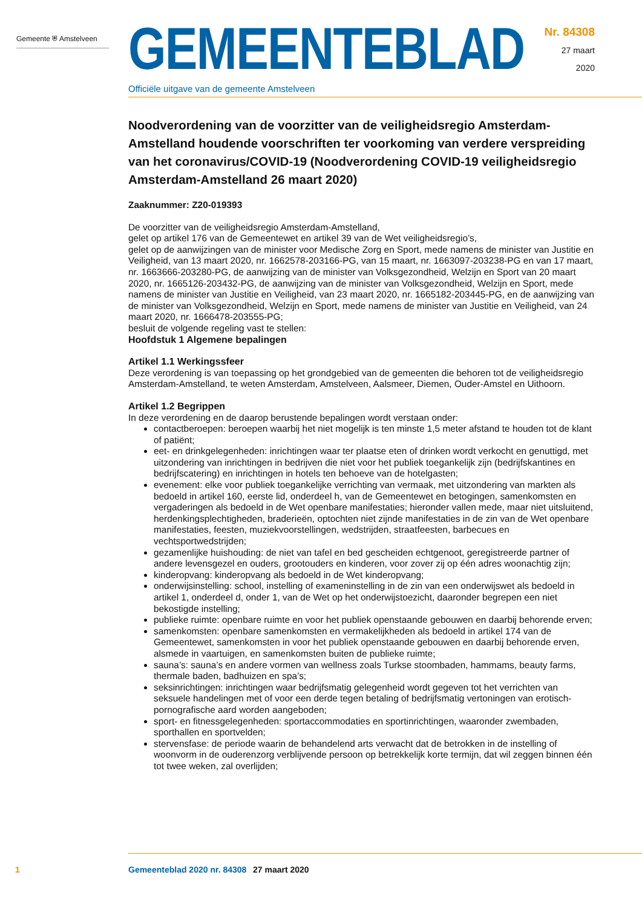Gemeente ⛨ Amstelveen
GEMEENTEBLAD
Officiële uitgave van de gemeente Amstelveen
Nr. 84308
27 maart
2020
Noodverordening van de voorzitter van de veiligheidsregio Amsterdam-Amstelland houdende voorschriften ter voorkoming van verdere verspreiding van het coronavirus/COVID-19 (Noodverordening COVID-19 veiligheidsregio Amsterdam-Amstelland 26 maart 2020)
Zaaknummer: Z20-019393
De voorzitter van de veiligheidsregio Amsterdam-Amstelland,
gelet op artikel 176 van de Gemeentewet en artikel 39 van de Wet veiligheidsregio’s,
gelet op de aanwijzingen van de minister voor Medische Zorg en Sport, mede namens de minister van Justitie en Veiligheid, van 13 maart 2020, nr. 1662578-203166-PG, van 15 maart, nr. 1663097-203238-PG en van 17 maart, nr. 1663666-203280-PG, de aanwijzing van de minister van Volksgezondheid, Welzijn en Sport van 20 maart 2020, nr. 1665126-203432-PG, de aanwijzing van de minister van Volksgezondheid, Welzijn en Sport, mede namens de minister van Justitie en Veiligheid, van 23 maart 2020, nr. 1665182-203445-PG, en de aanwijzing van de minister van Volksgezondheid, Welzijn en Sport, mede namens de minister van Justitie en Veiligheid, van 24 maart 2020, nr. 1666478-203555-PG;
besluit de volgende regeling vast te stellen:
Hoofdstuk 1 Algemene bepalingen
Artikel 1.1 Werkingssfeer
Deze verordening is van toepassing op het grondgebied van de gemeenten die behoren tot de veiligheidsregio Amsterdam-Amstelland, te weten Amsterdam, Amstelveen, Aalsmeer, Diemen, Ouder-Amstel en Uithoorn.
Artikel 1.2 Begrippen
In deze verordening en de daarop berustende bepalingen wordt verstaan onder:
contactberoepen: beroepen waarbij het niet mogelijk is ten minste 1,5 meter afstand te houden tot de klant of patiënt;
eet- en drinkgelegenheden: inrichtingen waar ter plaatse eten of drinken wordt verkocht en genuttigd, met uitzondering van inrichtingen in bedrijven die niet voor het publiek toegankelijk zijn (bedrijfskantines en bedrijfscatering) en inrichtingen in hotels ten behoeve van de hotelgasten;
evenement: elke voor publiek toegankelijke verrichting van vermaak, met uitzondering van markten als bedoeld in artikel 160, eerste lid, onderdeel h, van de Gemeentewet en betogingen, samenkomsten en vergaderingen als bedoeld in de Wet openbare manifestaties; hieronder vallen mede, maar niet uitsluitend, herdenkingsplechtigheden, braderieën, optochten niet zijnde manifestaties in de zin van de Wet openbare manifestaties, feesten, muziekvoorstellingen, wedstrijden, straatfeesten, barbecues en vechtsportwedstrijden;
gezamenlijke huishouding: de niet van tafel en bed gescheiden echtgenoot, geregistreerde partner of andere levensgezel en ouders, grootouders en kinderen, voor zover zij op één adres woonachtig zijn;
kinderopvang: kinderopvang als bedoeld in de Wet kinderopvang;
onderwijsinstelling: school, instelling of exameninstelling in de zin van een onderwijswet als bedoeld in artikel 1, onderdeel d, onder 1, van de Wet op het onderwijstoezicht, daaronder begrepen een niet bekostigde instelling;
publieke ruimte: openbare ruimte en voor het publiek openstaande gebouwen en daarbij behorende erven;
samenkomsten: openbare samenkomsten en vermakelijkheden als bedoeld in artikel 174 van de Gemeentewet, samenkomsten in voor het publiek openstaande gebouwen en daarbij behorende erven, alsmede in vaartuigen, en samenkomsten buiten de publieke ruimte;
sauna’s: sauna’s en andere vormen van wellness zoals Turkse stoombaden, hammams, beauty farms, thermale baden, badhuizen en spa’s;
seksinrichtingen: inrichtingen waar bedrijfsmatig gelegenheid wordt gegeven tot het verrichten van seksuele handelingen met of voor een derde tegen betaling of bedrijfsmatig vertoningen van erotisch-pornografische aard worden aangeboden;
sport- en fitnessgelegenheden: sportaccommodaties en sportinrichtingen, waaronder zwembaden, sporthallen en sportvelden;
stervensfase: de periode waarin de behandelend arts verwacht dat de betrokken in de instelling of woonvorm in de ouderenzorg verblijvende persoon op betrekkelijk korte termijn, dat wil zeggen binnen één tot twee weken, zal overlijden;
1 Gemeenteblad 2020 nr. 84308 27 maart 2020